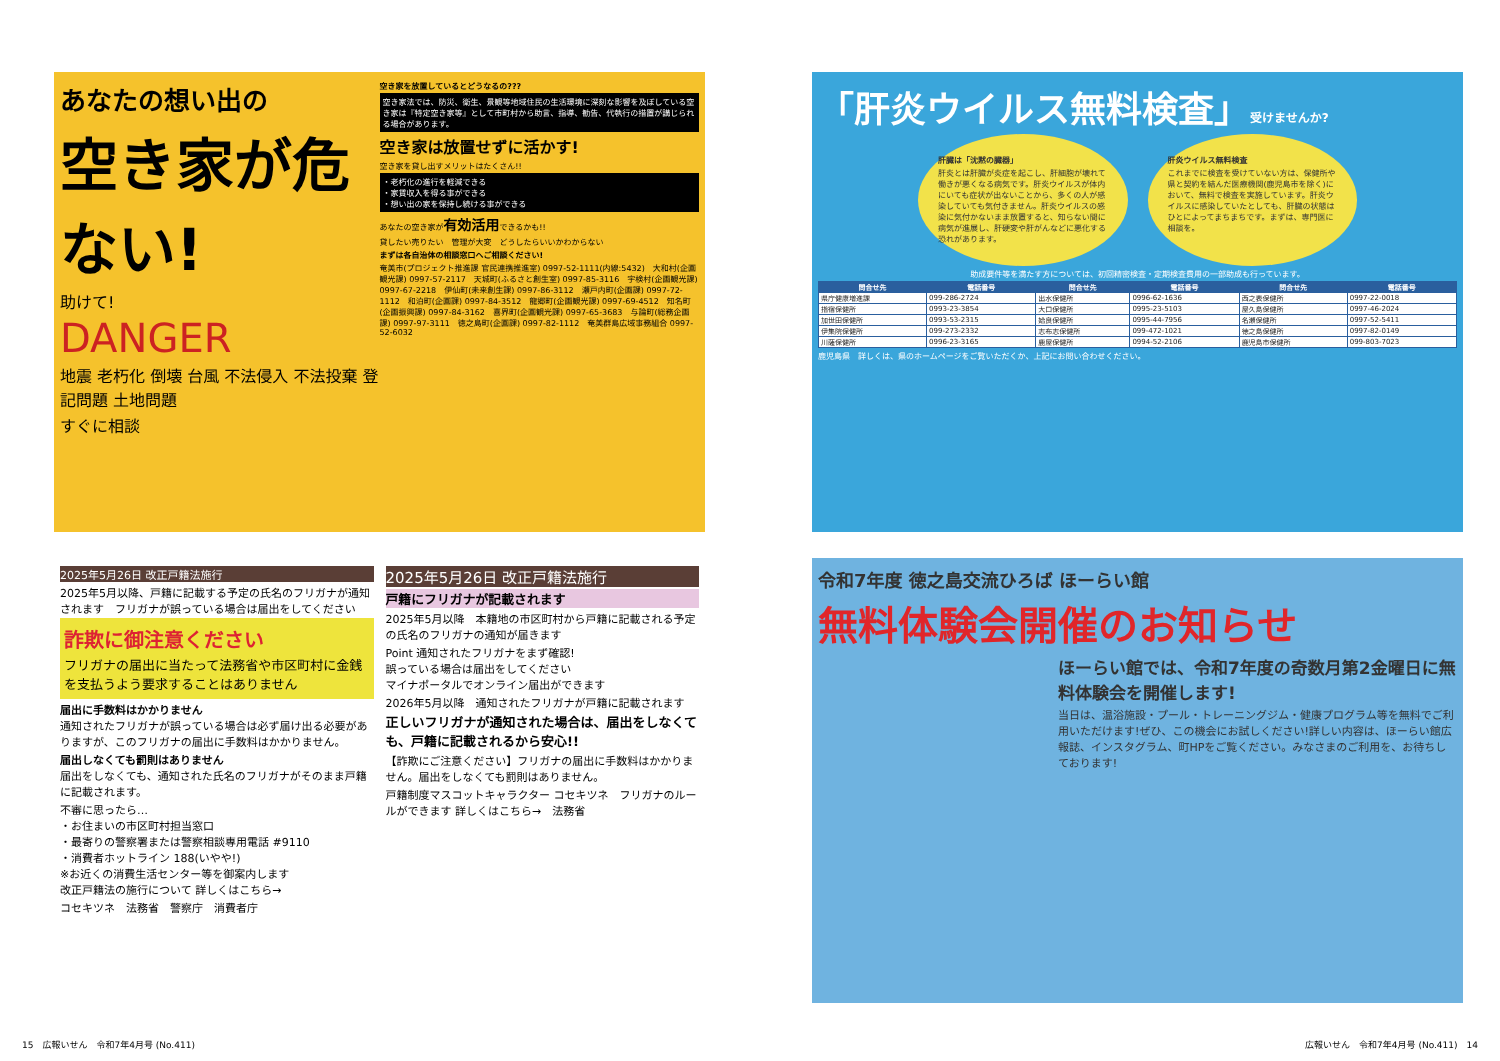あなたの想い出の
空き家が危ない!
助けて!
DANGER
地震 老朽化 倒壊 台風 不法侵入 不法投棄 登記問題 土地問題
すぐに相談
空き家を放置しているとどうなるの???
空き家法では、防災、衛生、景観等地域住民の生活環境に深刻な影響を及ぼしている空き家は『特定空き家等』として市町村から助言、指導、勧告、代執行の措置が講じられる場合があります。
空き家は放置せずに活かす!
空き家を貸し出すメリットはたくさん!!
・老朽化の進行を軽減できる
・家賃収入を得る事ができる
・想い出の家を保持し続ける事ができる
あなたの空き家が有効活用できるかも!!
貸したい売りたい　管理が大変　どうしたらいいかわからない
まずは各自治体の相談窓口へご相談ください!
奄美市(プロジェクト推進課 官民連携推進室) 0997-52-1111(内線:5432)　大和村(企画観光課) 0997-57-2117　天城町(ふるさと創生室) 0997-85-3116　宇検村(企画観光課) 0997-67-2218　伊仙町(未来創生課) 0997-86-3112　瀬戸内町(企画課) 0997-72-1112　和泊町(企画課) 0997-84-3512　龍郷町(企画観光課) 0997-69-4512　知名町(企画振興課) 0997-84-3162　喜界町(企画観光課) 0997-65-3683　与論町(総務企画課) 0997-97-3111　徳之島町(企画課) 0997-82-1112　奄美群島広域事務組合 0997-52-6032
「肝炎ウイルス無料検査」受けませんか?
肝臓は「沈黙の臓器」
肝炎とは肝臓が炎症を起こし、肝細胞が壊れて働きが悪くなる病気です。肝炎ウイルスが体内にいても症状が出ないことから、多くの人が感染していても気付きません。肝炎ウイルスの感染に気付かないまま放置すると、知らない間に病気が進展し、肝硬変や肝がんなどに悪化する恐れがあります。
肝炎ウイルス無料検査
これまでに検査を受けていない方は、保健所や県と契約を結んだ医療機関(鹿児島市を除く)において、無料で検査を実施しています。肝炎ウイルスに感染していたとしても、肝臓の状態はひとによってまちまちです。まずは、専門医に相談を。
助成要件等を満たす方については、初回精密検査・定期検査費用の一部助成も行っています。
| 問合せ先 | 電話番号 | 問合せ先 | 電話番号 | 問合せ先 | 電話番号 |
| --- | --- | --- | --- | --- | --- |
| 県庁健康増進課 | 099-286-2724 | 出水保健所 | 0996-62-1636 | 西之表保健所 | 0997-22-0018 |
| 指宿保健所 | 0993-23-3854 | 大口保健所 | 0995-23-5103 | 屋久島保健所 | 0997-46-2024 |
| 加世田保健所 | 0993-53-2315 | 姶良保健所 | 0995-44-7956 | 名瀬保健所 | 0997-52-5411 |
| 伊集院保健所 | 099-273-2332 | 志布志保健所 | 099-472-1021 | 徳之島保健所 | 0997-82-0149 |
| 川薩保健所 | 0996-23-3165 | 鹿屋保健所 | 0994-52-2106 | 鹿児島市保健所 | 099-803-7023 |
鹿児島県　詳しくは、県のホームページをご覧いただくか、上記にお問い合わせください。
2025年5月26日 改正戸籍法施行
2025年5月以降、戸籍に記載する予定の氏名のフリガナが通知されます　フリガナが誤っている場合は届出をしてください
詐欺に御注意ください
フリガナの届出に当たって法務省や市区町村に金銭を支払うよう要求することはありません
届出に手数料はかかりません
通知されたフリガナが誤っている場合は必ず届け出る必要がありますが、このフリガナの届出に手数料はかかりません。
届出しなくても罰則はありません
届出をしなくても、通知された氏名のフリガナがそのまま戸籍に記載されます。
不審に思ったら…
・お住まいの市区町村担当窓口
・最寄りの警察署または警察相談専用電話 #9110
・消費者ホットライン 188(いやや!)
※お近くの消費生活センター等を御案内します
改正戸籍法の施行について 詳しくはこちら→
コセキツネ　法務省　警察庁　消費者庁
2025年5月26日 改正戸籍法施行
戸籍にフリガナが記載されます
2025年5月以降　本籍地の市区町村から戸籍に記載される予定の氏名のフリガナの通知が届きます
Point 通知されたフリガナをまず確認!
誤っている場合は届出をしてください
マイナポータルでオンライン届出ができます
2026年5月以降　通知されたフリガナが戸籍に記載されます
正しいフリガナが通知された場合は、届出をしなくても、戸籍に記載されるから安心!!
【詐欺にご注意ください】フリガナの届出に手数料はかかりません。届出をしなくても罰則はありません。
戸籍制度マスコットキャラクター コセキツネ　フリガナのルールができます 詳しくはこちら→　法務省
令和7年度 徳之島交流ひろば ほーらい館
無料体験会開催のお知らせ
ほーらい館では、令和7年度の奇数月第2金曜日に無料体験会を開催します!
当日は、温浴施設・プール・トレーニングジム・健康プログラム等を無料でご利用いただけます!ぜひ、この機会にお試しください!詳しい内容は、ほーらい館広報誌、インスタグラム、町HPをご覧ください。みなさまのご利用を、お待ちしております!
15　広報いせん　令和7年4月号 (No.411)
広報いせん　令和7年4月号 (No.411)　14